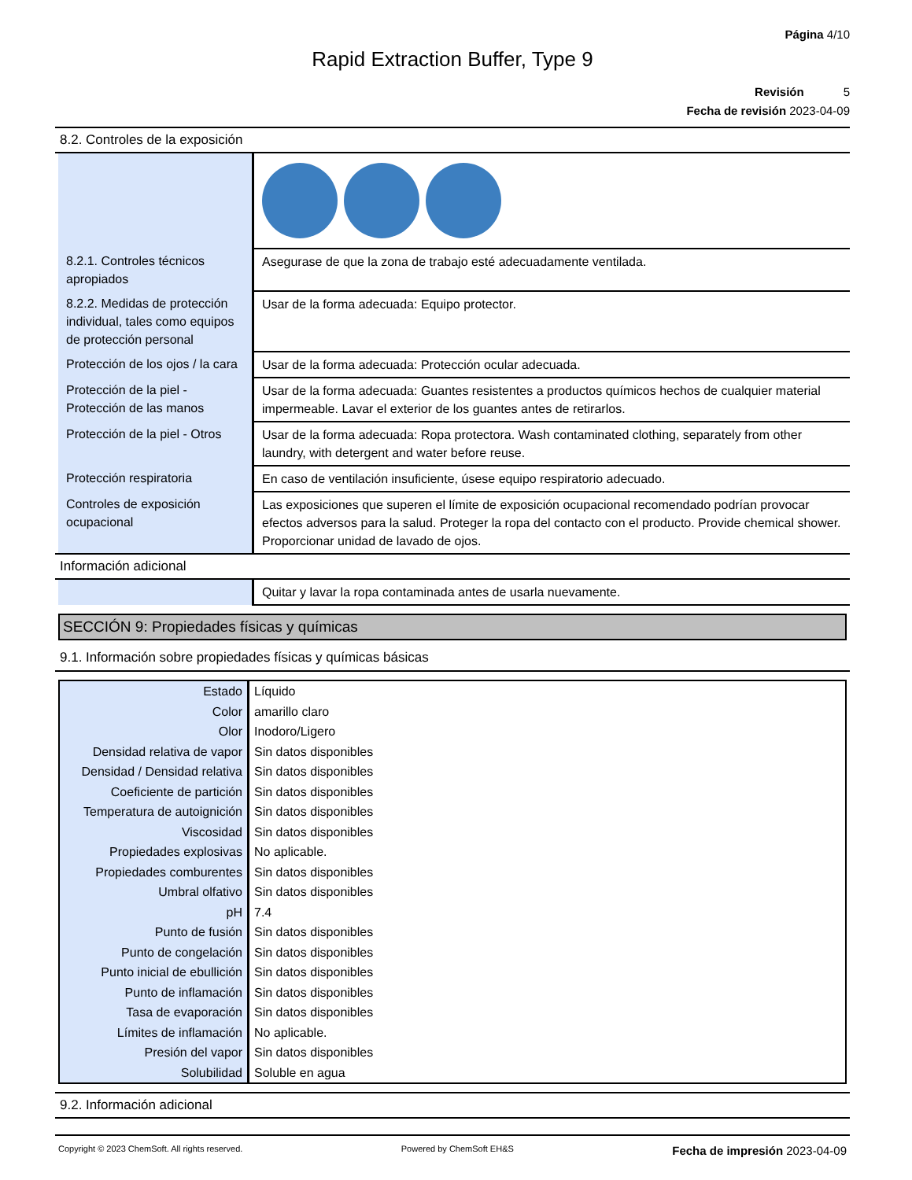Página 4/10
Rapid Extraction Buffer, Type 9
Revisión 5
Fecha de revisión 2023-04-09
8.2. Controles de la exposición
| 8.2.1. Controles técnicos apropiados | Asegurase de que la zona de trabajo esté adecuadamente ventilada. |
| 8.2.2. Medidas de protección individual, tales como equipos de protección personal | Usar de la forma adecuada: Equipo protector. |
| Protección de los ojos / la cara | Usar de la forma adecuada: Protección ocular adecuada. |
| Protección de la piel - Protección de las manos | Usar de la forma adecuada: Guantes resistentes a productos químicos hechos de cualquier material impermeable. Lavar el exterior de los guantes antes de retirarlos. |
| Protección de la piel - Otros | Usar de la forma adecuada: Ropa protectora. Wash contaminated clothing, separately from other laundry, with detergent and water before reuse. |
| Protección respiratoria | En caso de ventilación insuficiente, úsese equipo respiratorio adecuado. |
| Controles de exposición ocupacional | Las exposiciones que superen el límite de exposición ocupacional recomendado podrían provocar efectos adversos para la salud. Proteger la ropa del contacto con el producto. Provide chemical shower. Proporcionar unidad de lavado de ojos. |
Información adicional
| | Quitar y lavar la ropa contaminada antes de usarla nuevamente. |
SECCIÓN 9: Propiedades físicas y químicas
9.1. Información sobre propiedades físicas y químicas básicas
| Estado | Líquido |
| Color | amarillo claro |
| Olor | Inodoro/Ligero |
| Densidad relativa de vapor | Sin datos disponibles |
| Densidad / Densidad relativa | Sin datos disponibles |
| Coeficiente de partición | Sin datos disponibles |
| Temperatura de autoignición | Sin datos disponibles |
| Viscosidad | Sin datos disponibles |
| Propiedades explosivas | No aplicable. |
| Propiedades comburentes | Sin datos disponibles |
| Umbral olfativo | Sin datos disponibles |
| pH | 7.4 |
| Punto de fusión | Sin datos disponibles |
| Punto de congelación | Sin datos disponibles |
| Punto inicial de ebullición | Sin datos disponibles |
| Punto de inflamación | Sin datos disponibles |
| Tasa de evaporación | Sin datos disponibles |
| Límites de inflamación | No aplicable. |
| Presión del vapor | Sin datos disponibles |
| Solubilidad | Soluble en agua |
9.2. Información adicional
Copyright © 2023 ChemSoft. All rights reserved. Powered by ChemSoft EH&S Fecha de impresión 2023-04-09